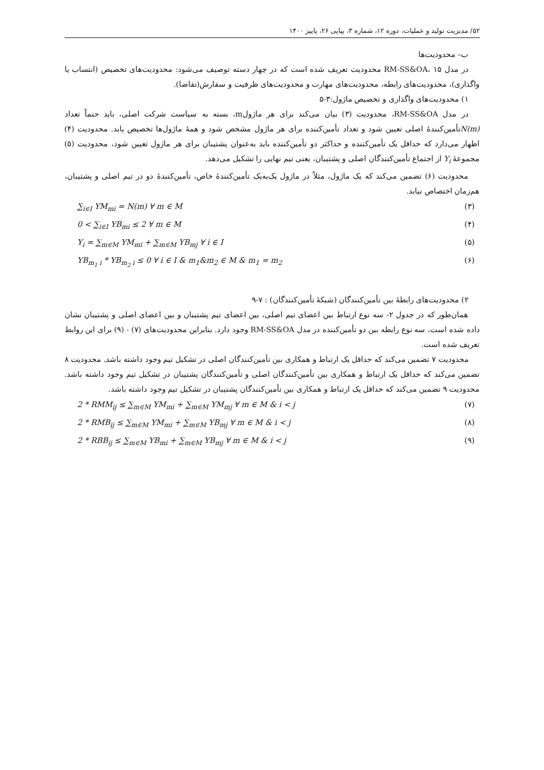۵۲/ مدیریت تولید و عملیات، دوره ۱۲، شماره ۳، پیاپی ۲۶، پاییز ۱۴۰۰
ب– محدودیت‌ها
در مدل RM-SS&OA، ۱۵ محدودیت تعریف شده است که در چهار دسته توصیف می‌شود: محدودیت‌های تخصیص (انتساب یا واگذاری)، محدودیت‌های رابطه، محدودیت‌های مهارت و محدودیت‌های ظرفیت و سفارش(تقاضا).
۱) محدودیت‌های واگذاری و تخصیص ماژول:۳-۵
در مدل RM-SS&OA، محدودیت (۳) بیان می‌کند برای هر ماژولm، بسته به سیاست شرکت اصلی، باید حتماً تعداد N(m) تأمین‌کنندهٔ اصلی تعیین شود و تعداد تأمین‌کننده برای هر ماژول مشخص شود و همهٔ ماژول‌ها تخصیص یابد. محدودیت (۴) اظهار می‌دارد که حداقل یک تأمین‌کننده و حداکثر دو تأمین‌کننده باید به‌عنوان پشتیبان برای هر ماژول تعیین شود، محدودیت (۵) مجموعهٔ Y<sub>i</sub> از اجتماع تأمین‌کنندگان اصلی و پشتیبان، یعنی تیم نهایی را تشکیل می‌دهد.
محدودیت (۶) تضمین می‌کند که یک ماژول، مثلاً در ماژول یک‌به‌یک تأمین‌کنندهٔ خاص، تأمین‌کنندهٔ دو در تیم اصلی و پشتیبان، هم‌زمان اختصاص نیابد.
∑<sub>i∈I</sub> YM<sub>mi</sub> = N(m) ∀ m ∈ M (۳)
0 < ∑<sub>i∈I</sub> YB<sub>mi</sub> ≤ 2 ∀ m ∈ M (۴)
Y<sub>i</sub> = ∑<sub>m∈M</sub> YM<sub>mi</sub> + ∑<sub>m∈M</sub> YB<sub>mj</sub> ∀ i ∈ I (۵)
YB<sub>m<sub>1</sub> i</sub> * YB<sub>m<sub>2</sub> i</sub> ≤ 0 ∀ i ∈ I & m<sub>1</sub>&m<sub>2</sub> ∈ M & m<sub>1</sub> = m<sub>2</sub> (۶)
۲) محدودیت‌های رابطهٔ بین تأمین‌کنندگان (شبکهٔ تأمین‌کنندگان) : ۷-۹
همان‌طور که در جدول ۲- سه نوع ارتباط بین اعضای تیم اصلی، بین اعضای تیم پشتیبان و بین اعضای اصلی و پشتیبان نشان داده شده است، سه نوع رابطه بین دو تأمین‌کننده در مدل RM-SS&OA وجود دارد. بنابراین محدودیت‌های (۷) - (۹) برای این روابط تعریف شده است.
محدودیت ۷ تضمین می‌کند که حداقل یک ارتباط و همکاری بین تأمین‌کنندگان اصلی در تشکیل تیم وجود داشته باشد. محدودیت ۸ تضمین می‌کند که حداقل یک ارتباط و همکاری بین تأمین‌کنندگان اصلی و تأمین‌کنندگان پشتیبان در تشکیل تیم وجود داشته باشد. محدودیت ۹ تضمین می‌کند که حداقل یک ارتباط و همکاری بین تأمین‌کنندگان پشتیبان در تشکیل تیم وجود داشته باشد.
2 * RMM<sub>ij</sub> ≤ ∑<sub>m∈M</sub> YM<sub>mi</sub> + ∑<sub>m∈M</sub> YM<sub>mj</sub> ∀ m ∈ M & i < j (۷)
2 * RMB<sub>ij</sub> ≤ ∑<sub>m∈M</sub> YM<sub>mi</sub> + ∑<sub>m∈M</sub> YB<sub>mj</sub> ∀ m ∈ M & i < j (۸)
2 * RBB<sub>ij</sub> ≤ ∑<sub>m∈M</sub> YB<sub>mi</sub> + ∑<sub>m∈M</sub> YB<sub>mj</sub> ∀ m ∈ M & i < j (۹)